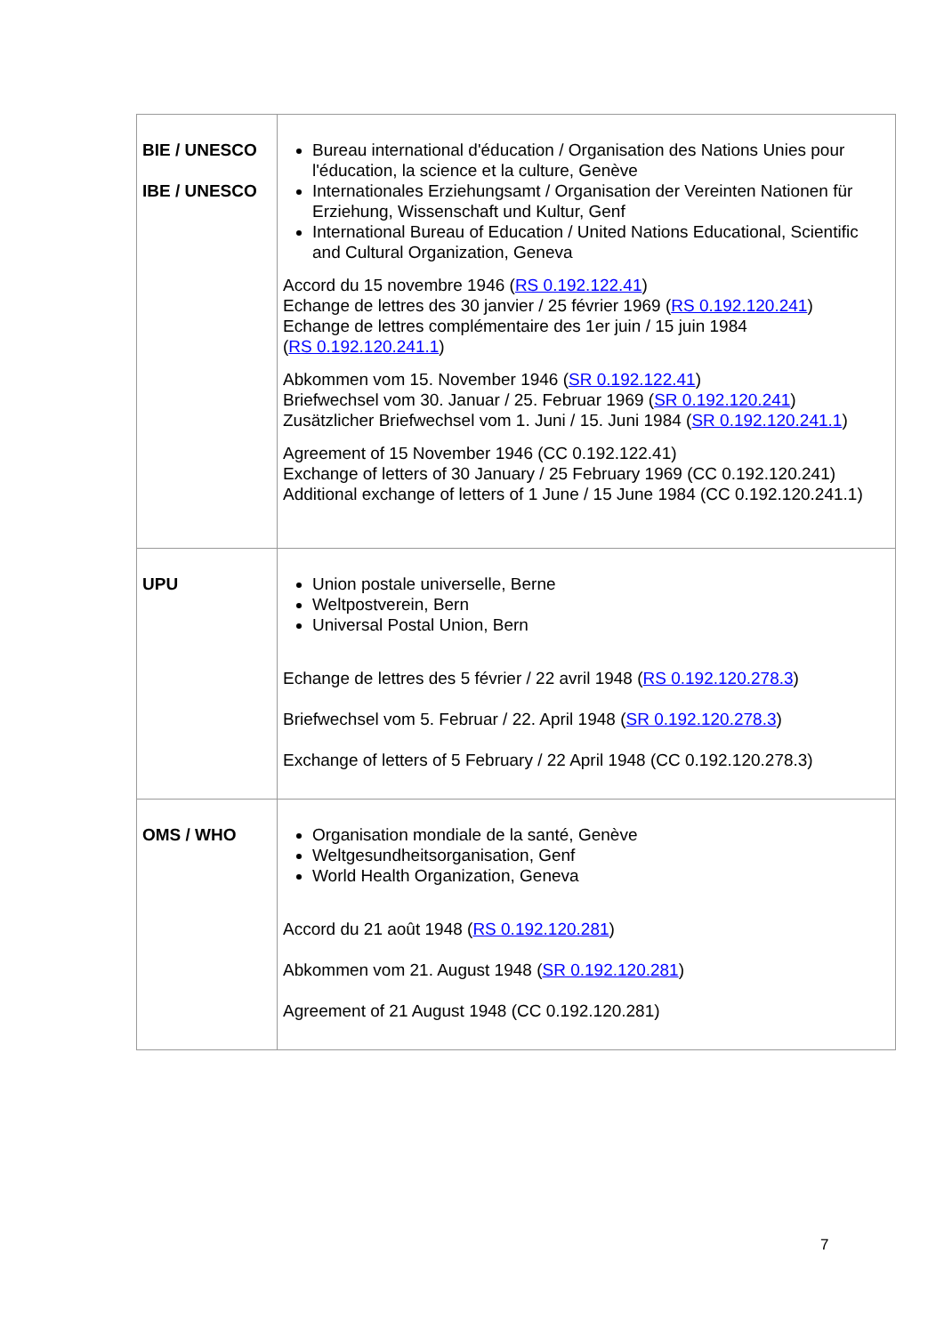| BIE / UNESCO IBE / UNESCO | Bureau international d'éducation / Organisation des Nations Unies pour l'éducation, la science et la culture, Genève Internationales Erziehungsamt / Organisation der Vereinten Nationen für Erziehung, Wissenschaft und Kultur, Genf International Bureau of Education / United Nations Educational, Scientific and Cultural Organization, Geneva Accord du 15 novembre 1946 ( RS 0.192.122.41 ) Echange de lettres des 30 janvier / 25 février 1969 ( RS 0.192.120.241 ) Echange de lettres complémentaire des 1er juin / 15 juin 1984 ( RS 0.192.120.241.1 ) Abkommen vom 15. November 1946 ( SR 0.192.122.41 ) Briefwechsel vom 30. Januar / 25. Februar 1969 ( SR 0.192.120.241 ) Zusätzlicher Briefwechsel vom 1. Juni / 15. Juni 1984 ( SR 0.192.120.241.1 ) Agreement of 15 November 1946 (CC 0.192.122.41) Exchange of letters of 30 January / 25 February 1969 (CC 0.192.120.241) Additional exchange of letters of 1 June / 15 June 1984 (CC 0.192.120.241.1) |
| UPU | Union postale universelle, Berne Weltpostverein, Bern Universal Postal Union, Bern Echange de lettres des 5 février / 22 avril 1948 ( RS 0.192.120.278.3 ) Briefwechsel vom 5. Februar / 22. April 1948 ( SR 0.192.120.278.3 ) Exchange of letters of 5 February / 22 April 1948 (CC 0.192.120.278.3) |
| OMS / WHO | Organisation mondiale de la santé, Genève Weltgesundheitsorganisation, Genf World Health Organization, Geneva Accord du 21 août 1948 ( RS 0.192.120.281 ) Abkommen vom 21. August 1948 ( SR 0.192.120.281 ) Agreement of 21 August 1948 (CC 0.192.120.281) |
7